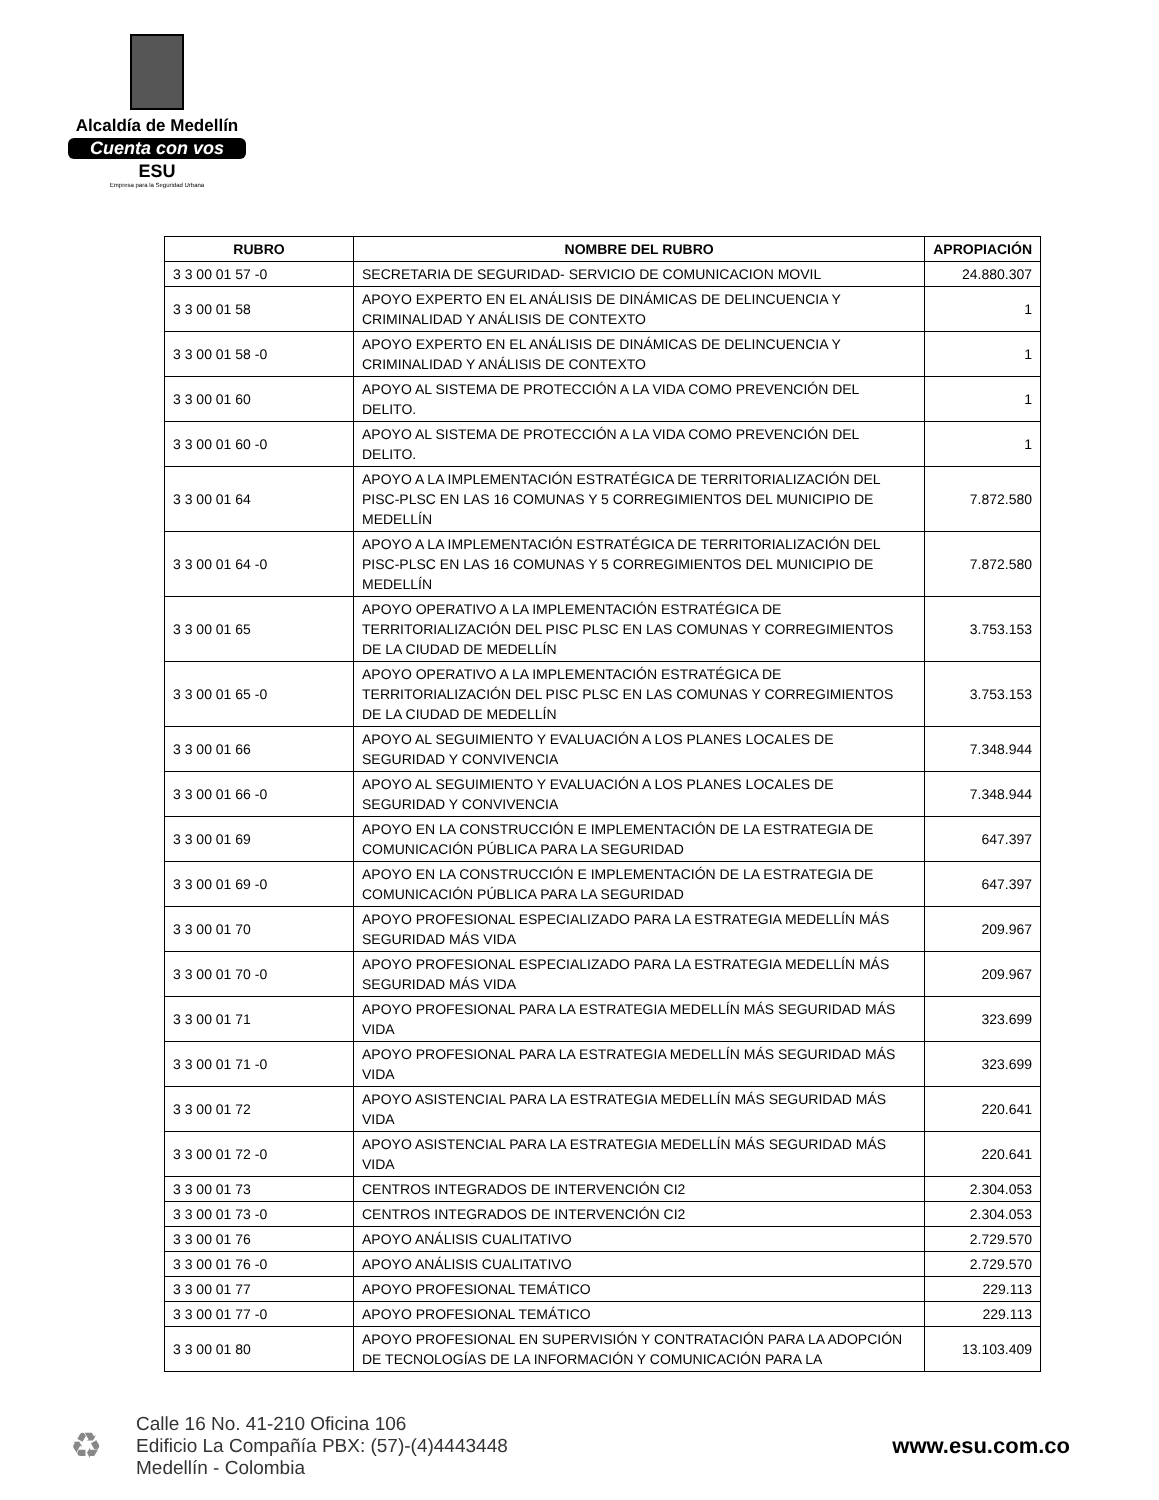Alcaldía de Medellín
Cuenta con vos
ESU
Empresa para la Seguridad Urbana
| RUBRO | NOMBRE DEL RUBRO | APROPIACIÓN |
| --- | --- | --- |
| 3 3 00 01 57 -0 | SECRETARIA DE SEGURIDAD- SERVICIO DE COMUNICACION MOVIL | 24.880.307 |
| 3 3 00 01 58 | APOYO EXPERTO EN EL ANÁLISIS DE DINÁMICAS DE DELINCUENCIA Y CRIMINALIDAD Y ANÁLISIS DE CONTEXTO | 1 |
| 3 3 00 01 58 -0 | APOYO EXPERTO EN EL ANÁLISIS DE DINÁMICAS DE DELINCUENCIA Y CRIMINALIDAD Y ANÁLISIS DE CONTEXTO | 1 |
| 3 3 00 01 60 | APOYO AL SISTEMA DE PROTECCIÓN A LA VIDA COMO PREVENCIÓN DEL DELITO. | 1 |
| 3 3 00 01 60 -0 | APOYO AL SISTEMA DE PROTECCIÓN A LA VIDA COMO PREVENCIÓN DEL DELITO. | 1 |
| 3 3 00 01 64 | APOYO A LA IMPLEMENTACIÓN ESTRATÉGICA DE TERRITORIALIZACIÓN DEL PISC-PLSC EN LAS 16 COMUNAS Y 5 CORREGIMIENTOS DEL MUNICIPIO DE MEDELLÍN | 7.872.580 |
| 3 3 00 01 64 -0 | APOYO A LA IMPLEMENTACIÓN ESTRATÉGICA DE TERRITORIALIZACIÓN DEL PISC-PLSC EN LAS 16 COMUNAS Y 5 CORREGIMIENTOS DEL MUNICIPIO DE MEDELLÍN | 7.872.580 |
| 3 3 00 01 65 | APOYO OPERATIVO A LA IMPLEMENTACIÓN ESTRATÉGICA DE TERRITORIALIZACIÓN DEL PISC PLSC EN LAS COMUNAS Y CORREGIMIENTOS DE LA CIUDAD DE MEDELLÍN | 3.753.153 |
| 3 3 00 01 65 -0 | APOYO OPERATIVO A LA IMPLEMENTACIÓN ESTRATÉGICA DE TERRITORIALIZACIÓN DEL PISC PLSC EN LAS COMUNAS Y CORREGIMIENTOS DE LA CIUDAD DE MEDELLÍN | 3.753.153 |
| 3 3 00 01 66 | APOYO AL SEGUIMIENTO Y EVALUACIÓN A LOS PLANES LOCALES DE SEGURIDAD Y CONVIVENCIA | 7.348.944 |
| 3 3 00 01 66 -0 | APOYO AL SEGUIMIENTO Y EVALUACIÓN A LOS PLANES LOCALES DE SEGURIDAD Y CONVIVENCIA | 7.348.944 |
| 3 3 00 01 69 | APOYO EN LA CONSTRUCCIÓN E IMPLEMENTACIÓN DE LA ESTRATEGIA DE COMUNICACIÓN PÚBLICA PARA LA SEGURIDAD | 647.397 |
| 3 3 00 01 69 -0 | APOYO EN LA CONSTRUCCIÓN E IMPLEMENTACIÓN DE LA ESTRATEGIA DE COMUNICACIÓN PÚBLICA PARA LA SEGURIDAD | 647.397 |
| 3 3 00 01 70 | APOYO PROFESIONAL ESPECIALIZADO PARA LA ESTRATEGIA MEDELLÍN MÁS SEGURIDAD MÁS VIDA | 209.967 |
| 3 3 00 01 70 -0 | APOYO PROFESIONAL ESPECIALIZADO PARA LA ESTRATEGIA MEDELLÍN MÁS SEGURIDAD MÁS VIDA | 209.967 |
| 3 3 00 01 71 | APOYO PROFESIONAL PARA LA ESTRATEGIA MEDELLÍN MÁS SEGURIDAD MÁS VIDA | 323.699 |
| 3 3 00 01 71 -0 | APOYO PROFESIONAL PARA LA ESTRATEGIA MEDELLÍN MÁS SEGURIDAD MÁS VIDA | 323.699 |
| 3 3 00 01 72 | APOYO ASISTENCIAL PARA LA ESTRATEGIA MEDELLÍN MÁS SEGURIDAD MÁS VIDA | 220.641 |
| 3 3 00 01 72 -0 | APOYO ASISTENCIAL PARA LA ESTRATEGIA MEDELLÍN MÁS SEGURIDAD MÁS VIDA | 220.641 |
| 3 3 00 01 73 | CENTROS INTEGRADOS DE INTERVENCIÓN CI2 | 2.304.053 |
| 3 3 00 01 73 -0 | CENTROS INTEGRADOS DE INTERVENCIÓN CI2 | 2.304.053 |
| 3 3 00 01 76 | APOYO ANÁLISIS CUALITATIVO | 2.729.570 |
| 3 3 00 01 76 -0 | APOYO ANÁLISIS CUALITATIVO | 2.729.570 |
| 3 3 00 01 77 | APOYO PROFESIONAL TEMÁTICO | 229.113 |
| 3 3 00 01 77 -0 | APOYO PROFESIONAL TEMÁTICO | 229.113 |
| 3 3 00 01 80 | APOYO PROFESIONAL EN SUPERVISIÓN Y CONTRATACIÓN PARA LA ADOPCIÓN DE TECNOLOGÍAS DE LA INFORMACIÓN Y COMUNICACIÓN PARA LA | 13.103.409 |
♻
Calle 16 No. 41-210 Oficina 106
Edificio La Compañía PBX: (57)-(4)4443448
Medellín - Colombia
www.esu.com.co